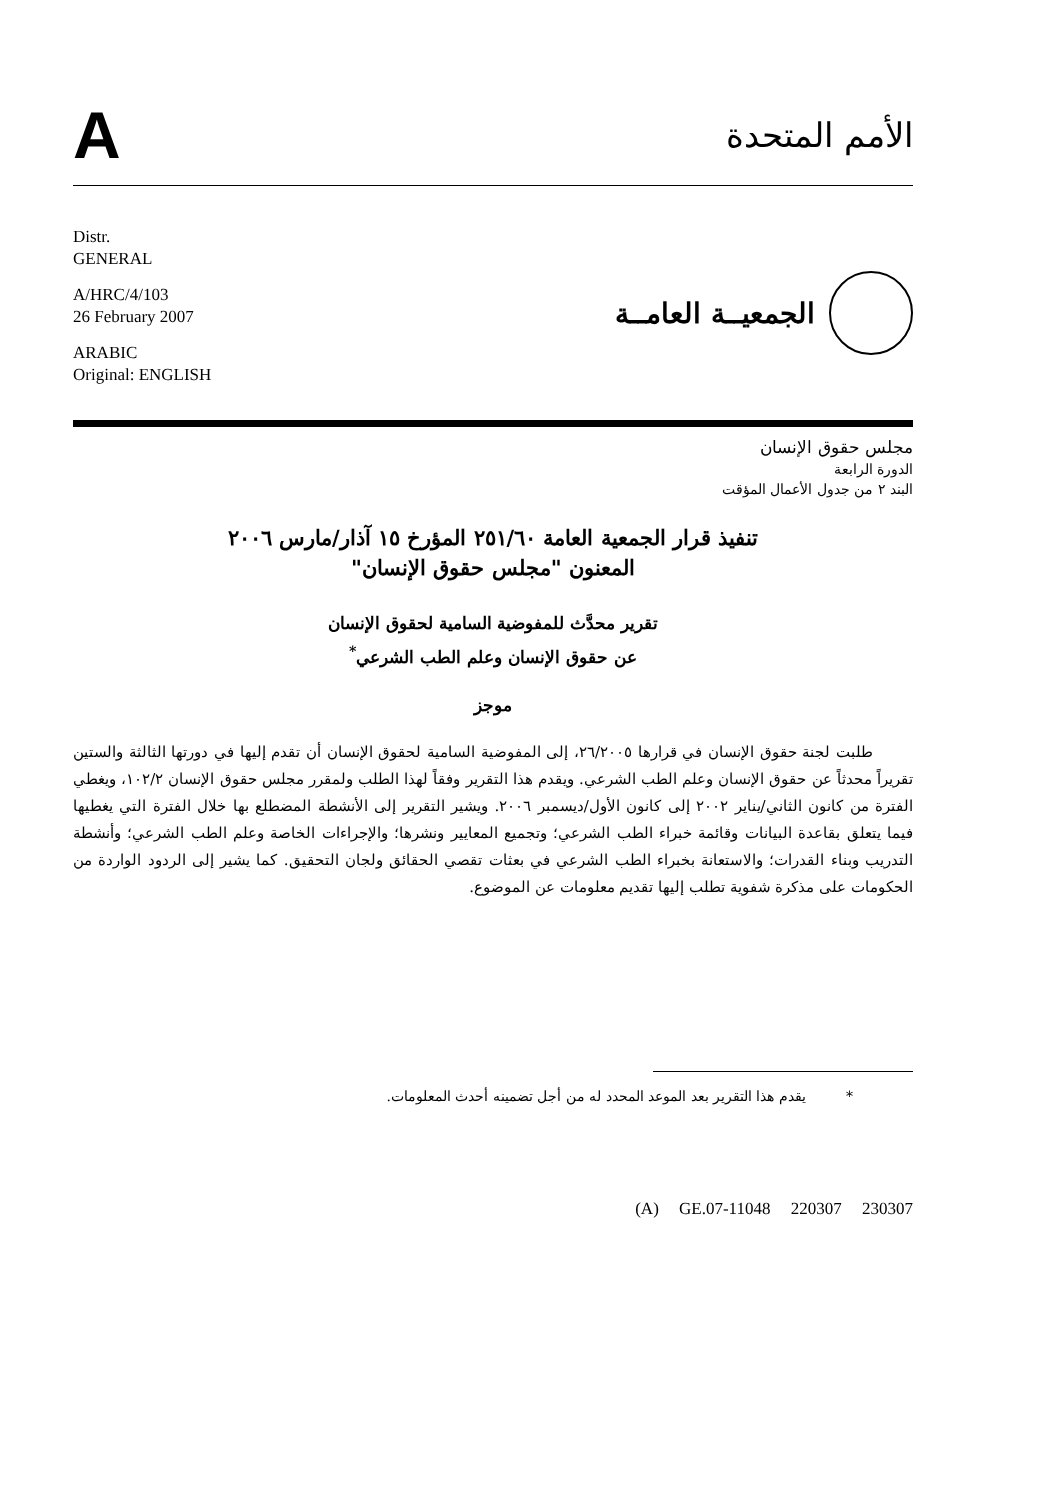A
الأمم المتحدة
Distr.
GENERAL
A/HRC/4/103
26 February 2007
ARABIC
Original: ENGLISH
الجمعيــة العامــة
مجلس حقوق الإنسان
الدورة الرابعة
البند ٢ من جدول الأعمال المؤقت
تنفيذ قرار الجمعية العامة ٢٥١/٦٠ المؤرخ ١٥ آذار/مارس ٢٠٠٦
المعنون "مجلس حقوق الإنسان"
تقرير محدَّث للمفوضية السامية لحقوق الإنسان
عن حقوق الإنسان وعلم الطب الشرعي<sup>*</sup>
موجز
طلبت لجنة حقوق الإنسان في قرارها ٢٦/٢٠٠٥، إلى المفوضية السامية لحقوق الإنسان أن تقدم إليها في دورتها الثالثة والستين تقريراً محدثاً عن حقوق الإنسان وعلم الطب الشرعي. ويقدم هذا التقرير وفقاً لهذا الطلب ولمقرر مجلس حقوق الإنسان ١٠٢/٢، ويغطي الفترة من كانون الثاني/يناير ٢٠٠٢ إلى كانون الأول/ديسمبر ٢٠٠٦. ويشير التقرير إلى الأنشطة المضطلع بها خلال الفترة التي يغطيها فيما يتعلق بقاعدة البيانات وقائمة خبراء الطب الشرعي؛ وتجميع المعايير ونشرها؛ والإجراءات الخاصة وعلم الطب الشرعي؛ وأنشطة التدريب وبناء القدرات؛ والاستعانة بخبراء الطب الشرعي في بعثات تقصي الحقائق ولجان التحقيق. كما يشير إلى الردود الواردة من الحكومات على مذكرة شفوية تطلب إليها تقديم معلومات عن الموضوع.
* يقدم هذا التقرير بعد الموعد المحدد له من أجل تضمينه أحدث المعلومات.
(A) GE.07-11048 220307 230307